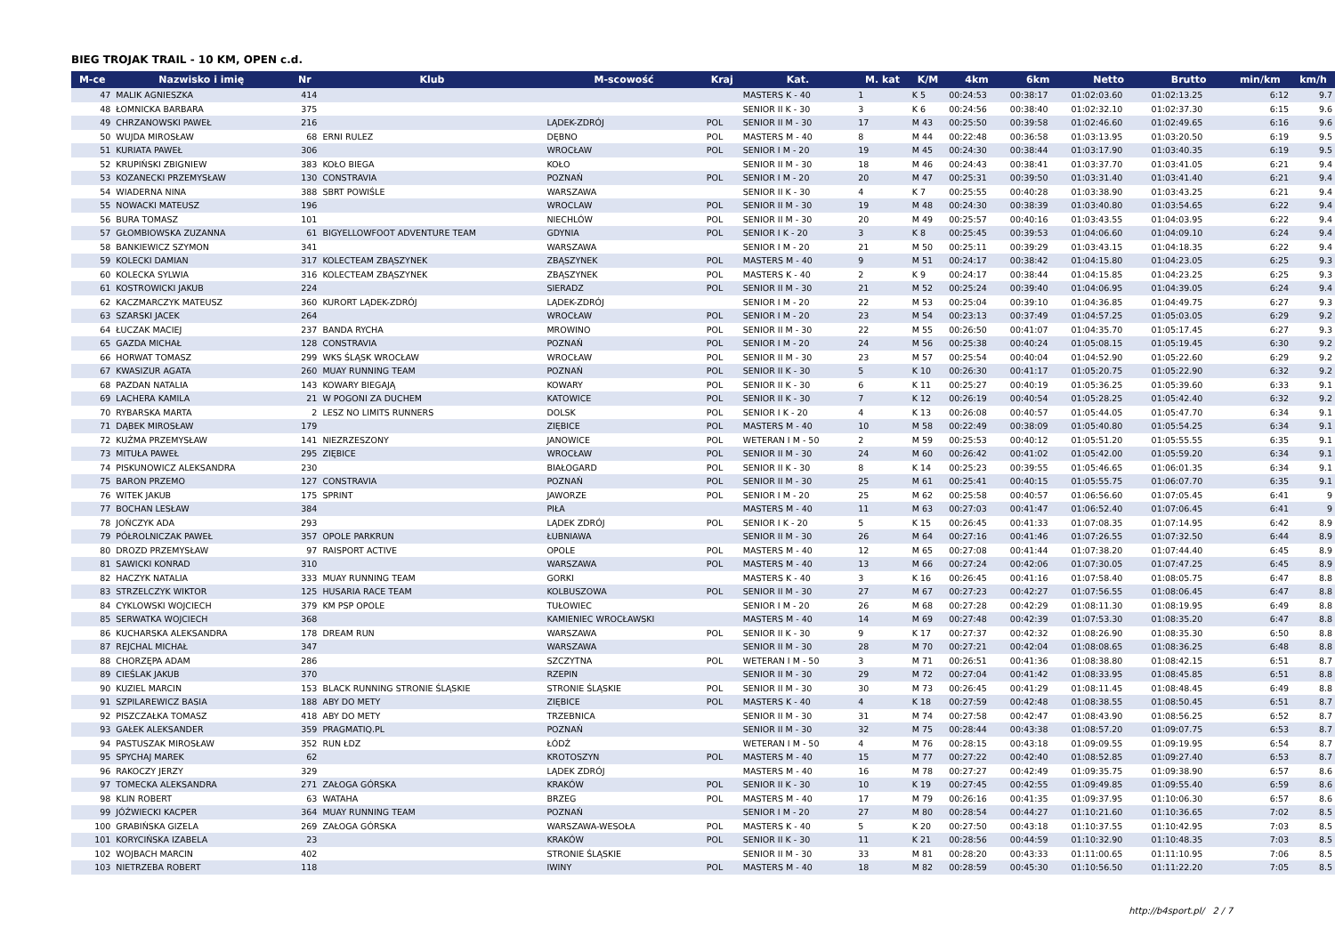BIEG TROJAK TRAIL - 10 KM, OPEN c.d.
| M-ce | Nazwisko i imię | Nr | Klub | M-scowość | Kraj | Kat. | M. kat | K/M | 4km | 6km | Netto | Brutto | min/km | km/h |
| --- | --- | --- | --- | --- | --- | --- | --- | --- | --- | --- | --- | --- | --- | --- |
| 47 | MALIK AGNIESZKA | 414 | | | | MASTERS K - 40 | 1 | K 5 | 00:24:53 | 00:38:17 | 01:02:03.60 | 01:02:13.25 | 6:12 | 9.7 |
| 48 | ŁOMNICKA BARBARA | 375 | | | | SENIOR II K - 30 | 3 | K 6 | 00:24:56 | 00:38:40 | 01:02:32.10 | 01:02:37.30 | 6:15 | 9.6 |
| 49 | CHRZANOWSKI PAWEŁ | 216 | | LĄDEK-ZDRÓJ | POL | SENIOR II M - 30 | 17 | M 43 | 00:25:50 | 00:39:58 | 01:02:46.60 | 01:02:49.65 | 6:16 | 9.6 |
| 50 | WUJDA MIROSŁAW | 68 | ERNI RULEZ | DĘBNO | POL | MASTERS M - 40 | 8 | M 44 | 00:22:48 | 00:36:58 | 01:03:13.95 | 01:03:20.50 | 6:19 | 9.5 |
| 51 | KURIATA PAWEŁ | 306 | | WROCŁAW | POL | SENIOR I M - 20 | 19 | M 45 | 00:24:30 | 00:38:44 | 01:03:17.90 | 01:03:40.35 | 6:19 | 9.5 |
| 52 | KRUPIŃSKI ZBIGNIEW | 383 | KOŁO BIEGA | KOŁO | | SENIOR II M - 30 | 18 | M 46 | 00:24:43 | 00:38:41 | 01:03:37.70 | 01:03:41.05 | 6:21 | 9.4 |
| 53 | KOZANECKI PRZEMYSŁAW | 130 | CONSTRAVIA | POZNAŃ | POL | SENIOR I M - 20 | 20 | M 47 | 00:25:31 | 00:39:50 | 01:03:31.40 | 01:03:41.40 | 6:21 | 9.4 |
| 54 | WIADERNA NINA | 388 | SBRT POWIŚLE | WARSZAWA | | SENIOR II K - 30 | 4 | K 7 | 00:25:55 | 00:40:28 | 01:03:38.90 | 01:03:43.25 | 6:21 | 9.4 |
| 55 | NOWACKI MATEUSZ | 196 | | WROCLAW | POL | SENIOR II M - 30 | 19 | M 48 | 00:24:30 | 00:38:39 | 01:03:40.80 | 01:03:54.65 | 6:22 | 9.4 |
| 56 | BURA TOMASZ | 101 | | NIECHLÓW | POL | SENIOR II M - 30 | 20 | M 49 | 00:25:57 | 00:40:16 | 01:03:43.55 | 01:04:03.95 | 6:22 | 9.4 |
| 57 | GŁOMBIOWSKA ZUZANNA | 61 | BIGYELLOWFOOT ADVENTURE TEAM | GDYNIA | POL | SENIOR I K - 20 | 3 | K 8 | 00:25:45 | 00:39:53 | 01:04:06.60 | 01:04:09.10 | 6:24 | 9.4 |
| 58 | BANKIEWICZ SZYMON | 341 | | WARSZAWA | | SENIOR I M - 20 | 21 | M 50 | 00:25:11 | 00:39:29 | 01:03:43.15 | 01:04:18.35 | 6:22 | 9.4 |
| 59 | KOLECKI DAMIAN | 317 | KOLECTEAM ZBĄSZYNEK | ZBĄSZYNEK | POL | MASTERS M - 40 | 9 | M 51 | 00:24:17 | 00:38:42 | 01:04:15.80 | 01:04:23.05 | 6:25 | 9.3 |
| 60 | KOLECKA SYLWIA | 316 | KOLECTEAM ZBĄSZYNEK | ZBĄSZYNEK | POL | MASTERS K - 40 | 2 | K 9 | 00:24:17 | 00:38:44 | 01:04:15.85 | 01:04:23.25 | 6:25 | 9.3 |
| 61 | KOSTROWICKI JAKUB | 224 | | SIERADZ | POL | SENIOR II M - 30 | 21 | M 52 | 00:25:24 | 00:39:40 | 01:04:06.95 | 01:04:39.05 | 6:24 | 9.4 |
| 62 | KACZMARCZYK MATEUSZ | 360 | KURORT LĄDEK-ZDRÓJ | LĄDEK-ZDRÓJ | | SENIOR I M - 20 | 22 | M 53 | 00:25:04 | 00:39:10 | 01:04:36.85 | 01:04:49.75 | 6:27 | 9.3 |
| 63 | SZARSKI JACEK | 264 | | WROCŁAW | POL | SENIOR I M - 20 | 23 | M 54 | 00:23:13 | 00:37:49 | 01:04:57.25 | 01:05:03.05 | 6:29 | 9.2 |
| 64 | ŁUCZAK MACIEJ | 237 | BANDA RYCHA | MROWINO | POL | SENIOR II M - 30 | 22 | M 55 | 00:26:50 | 00:41:07 | 01:04:35.70 | 01:05:17.45 | 6:27 | 9.3 |
| 65 | GAZDA MICHAŁ | 128 | CONSTRAVIA | POZNAŃ | POL | SENIOR I M - 20 | 24 | M 56 | 00:25:38 | 00:40:24 | 01:05:08.15 | 01:05:19.45 | 6:30 | 9.2 |
| 66 | HORWAT TOMASZ | 299 | WKS ŚLĄSK WROCŁAW | WROCŁAW | POL | SENIOR II M - 30 | 23 | M 57 | 00:25:54 | 00:40:04 | 01:04:52.90 | 01:05:22.60 | 6:29 | 9.2 |
| 67 | KWASIZUR AGATA | 260 | MUAY RUNNING TEAM | POZNAŃ | POL | SENIOR II K - 30 | 5 | K 10 | 00:26:30 | 00:41:17 | 01:05:20.75 | 01:05:22.90 | 6:32 | 9.2 |
| 68 | PAZDAN NATALIA | 143 | KOWARY BIEGAJĄ | KOWARY | POL | SENIOR II K - 30 | 6 | K 11 | 00:25:27 | 00:40:19 | 01:05:36.25 | 01:05:39.60 | 6:33 | 9.1 |
| 69 | LACHERA KAMILA | 21 | W POGONI ZA DUCHEM | KATOWICE | POL | SENIOR II K - 30 | 7 | K 12 | 00:26:19 | 00:40:54 | 01:05:28.25 | 01:05:42.40 | 6:32 | 9.2 |
| 70 | RYBARSKA MARTA | 2 | LESZ NO LIMITS RUNNERS | DOLSK | POL | SENIOR I K - 20 | 4 | K 13 | 00:26:08 | 00:40:57 | 01:05:44.05 | 01:05:47.70 | 6:34 | 9.1 |
| 71 | DĄBEK MIROSŁAW | 179 | | ZIĘBICE | POL | MASTERS M - 40 | 10 | M 58 | 00:22:49 | 00:38:09 | 01:05:40.80 | 01:05:54.25 | 6:34 | 9.1 |
| 72 | KUŹMA PRZEMYSŁAW | 141 | NIEZRZESZONY | JANOWICE | POL | WETERAN I M - 50 | 2 | M 59 | 00:25:53 | 00:40:12 | 01:05:51.20 | 01:05:55.55 | 6:35 | 9.1 |
| 73 | MITUŁA PAWEŁ | 295 | ZIĘBICE | WROCŁAW | POL | SENIOR II M - 30 | 24 | M 60 | 00:26:42 | 00:41:02 | 01:05:42.00 | 01:05:59.20 | 6:34 | 9.1 |
| 74 | PISKUNOWICZ ALEKSANDRA | 230 | | BIAŁOGARD | POL | SENIOR II K - 30 | 8 | K 14 | 00:25:23 | 00:39:55 | 01:05:46.65 | 01:06:01.35 | 6:34 | 9.1 |
| 75 | BARON PRZEMO | 127 | CONSTRAVIA | POZNAŃ | POL | SENIOR II M - 30 | 25 | M 61 | 00:25:41 | 00:40:15 | 01:05:55.75 | 01:06:07.70 | 6:35 | 9.1 |
| 76 | WITEK JAKUB | 175 | SPRINT | JAWORZE | POL | SENIOR I M - 20 | 25 | M 62 | 00:25:58 | 00:40:57 | 01:06:56.60 | 01:07:05.45 | 6:41 | 9 |
| 77 | BOCHAN LESŁAW | 384 | | PIŁA | | MASTERS M - 40 | 11 | M 63 | 00:27:03 | 00:41:47 | 01:06:52.40 | 01:07:06.45 | 6:41 | 9 |
| 78 | JOŃCZYK ADA | 293 | | LĄDEK ZDRÓJ | POL | SENIOR I K - 20 | 5 | K 15 | 00:26:45 | 00:41:33 | 01:07:08.35 | 01:07:14.95 | 6:42 | 8.9 |
| 79 | PÓŁROLNICZAK PAWEŁ | 357 | OPOLE PARKRUN | ŁUBNIAWA | | SENIOR II M - 30 | 26 | M 64 | 00:27:16 | 00:41:46 | 01:07:26.55 | 01:07:32.50 | 6:44 | 8.9 |
| 80 | DROZD PRZEMYSŁAW | 97 | RAISPORT ACTIVE | OPOLE | POL | MASTERS M - 40 | 12 | M 65 | 00:27:08 | 00:41:44 | 01:07:38.20 | 01:07:44.40 | 6:45 | 8.9 |
| 81 | SAWICKI KONRAD | 310 | | WARSZAWA | POL | MASTERS M - 40 | 13 | M 66 | 00:27:24 | 00:42:06 | 01:07:30.05 | 01:07:47.25 | 6:45 | 8.9 |
| 82 | HACZYK NATALIA | 333 | MUAY RUNNING TEAM | GORKI | | MASTERS K - 40 | 3 | K 16 | 00:26:45 | 00:41:16 | 01:07:58.40 | 01:08:05.75 | 6:47 | 8.8 |
| 83 | STRZELCZYK WIKTOR | 125 | HUSARIA RACE TEAM | KOLBUSZOWA | POL | SENIOR II M - 30 | 27 | M 67 | 00:27:23 | 00:42:27 | 01:07:56.55 | 01:08:06.45 | 6:47 | 8.8 |
| 84 | CYKLOWSKI WOJCIECH | 379 | KM PSP OPOLE | TUŁOWIEC | | SENIOR I M - 20 | 26 | M 68 | 00:27:28 | 00:42:29 | 01:08:11.30 | 01:08:19.95 | 6:49 | 8.8 |
| 85 | SERWATKA WOJCIECH | 368 | | KAMIENIEC WROCŁAWSKI | | MASTERS M - 40 | 14 | M 69 | 00:27:48 | 00:42:39 | 01:07:53.30 | 01:08:35.20 | 6:47 | 8.8 |
| 86 | KUCHARSKA ALEKSANDRA | 178 | DREAM RUN | WARSZAWA | POL | SENIOR II K - 30 | 9 | K 17 | 00:27:37 | 00:42:32 | 01:08:26.90 | 01:08:35.30 | 6:50 | 8.8 |
| 87 | REJCHAL MICHAŁ | 347 | | WARSZAWA | | SENIOR II M - 30 | 28 | M 70 | 00:27:21 | 00:42:04 | 01:08:08.65 | 01:08:36.25 | 6:48 | 8.8 |
| 88 | CHORZĘPA ADAM | 286 | | SZCZYTNA | POL | WETERAN I M - 50 | 3 | M 71 | 00:26:51 | 00:41:36 | 01:08:38.80 | 01:08:42.15 | 6:51 | 8.7 |
| 89 | CIEŚLAK JAKUB | 370 | | RZEPIN | | SENIOR II M - 30 | 29 | M 72 | 00:27:04 | 00:41:42 | 01:08:33.95 | 01:08:45.85 | 6:51 | 8.8 |
| 90 | KUZIEL MARCIN | 153 | BLACK RUNNING STRONIE ŚLĄSKIE | STRONIE ŚLĄSKIE | POL | SENIOR II M - 30 | 30 | M 73 | 00:26:45 | 00:41:29 | 01:08:11.45 | 01:08:48.45 | 6:49 | 8.8 |
| 91 | SZPILAREWICZ BASIA | 188 | ABY DO METY | ZIĘBICE | POL | MASTERS K - 40 | 4 | K 18 | 00:27:59 | 00:42:48 | 01:08:38.55 | 01:08:50.45 | 6:51 | 8.7 |
| 92 | PISZCZAŁKA TOMASZ | 418 | ABY DO METY | TRZEBNICA | | SENIOR II M - 30 | 31 | M 74 | 00:27:58 | 00:42:47 | 01:08:43.90 | 01:08:56.25 | 6:52 | 8.7 |
| 93 | GAŁEK ALEKSANDER | 359 | PRAGMATIQ.PL | POZNAŃ | | SENIOR II M - 30 | 32 | M 75 | 00:28:44 | 00:43:38 | 01:08:57.20 | 01:09:07.75 | 6:53 | 8.7 |
| 94 | PASTUSZAK MIROSŁAW | 352 | RUN ŁDZ | ŁÓDŹ | | WETERAN I M - 50 | 4 | M 76 | 00:28:15 | 00:43:18 | 01:09:09.55 | 01:09:19.95 | 6:54 | 8.7 |
| 95 | SPYCHAJ MAREK | 62 | | KROTOSZYN | POL | MASTERS M - 40 | 15 | M 77 | 00:27:22 | 00:42:40 | 01:08:52.85 | 01:09:27.40 | 6:53 | 8.7 |
| 96 | RAKOCZY JERZY | 329 | | LĄDEK ZDRÓJ | | MASTERS M - 40 | 16 | M 78 | 00:27:27 | 00:42:49 | 01:09:35.75 | 01:09:38.90 | 6:57 | 8.6 |
| 97 | TOMECKA ALEKSANDRA | 271 | ZAŁOGA GÓRSKA | KRAKÓW | POL | SENIOR II K - 30 | 10 | K 19 | 00:27:45 | 00:42:55 | 01:09:49.85 | 01:09:55.40 | 6:59 | 8.6 |
| 98 | KLIN ROBERT | 63 | WATAHA | BRZEG | POL | MASTERS M - 40 | 17 | M 79 | 00:26:16 | 00:41:35 | 01:09:37.95 | 01:10:06.30 | 6:57 | 8.6 |
| 99 | JÓŹWIECKI KACPER | 364 | MUAY RUNNING TEAM | POZNAŃ | | SENIOR I M - 20 | 27 | M 80 | 00:28:54 | 00:44:27 | 01:10:21.60 | 01:10:36.65 | 7:02 | 8.5 |
| 100 | GRABIŃSKA GIZELA | 269 | ZAŁOGA GÓRSKA | WARSZAWA-WESOŁA | POL | MASTERS K - 40 | 5 | K 20 | 00:27:50 | 00:43:18 | 01:10:37.55 | 01:10:42.95 | 7:03 | 8.5 |
| 101 | KORYCIŃSKA IZABELA | 23 | | KRAKÓW | POL | SENIOR II K - 30 | 11 | K 21 | 00:28:56 | 00:44:59 | 01:10:32.90 | 01:10:48.35 | 7:03 | 8.5 |
| 102 | WOJBACH MARCIN | 402 | | STRONIE ŚLĄSKIE | | SENIOR II M - 30 | 33 | M 81 | 00:28:20 | 00:43:33 | 01:11:00.65 | 01:11:10.95 | 7:06 | 8.5 |
| 103 | NIETRZEBA ROBERT | 118 | | IWINY | POL | MASTERS M - 40 | 18 | M 82 | 00:28:59 | 00:45:30 | 01:10:56.50 | 01:11:22.20 | 7:05 | 8.5 |
http://b4sport.pl/ 2 / 7